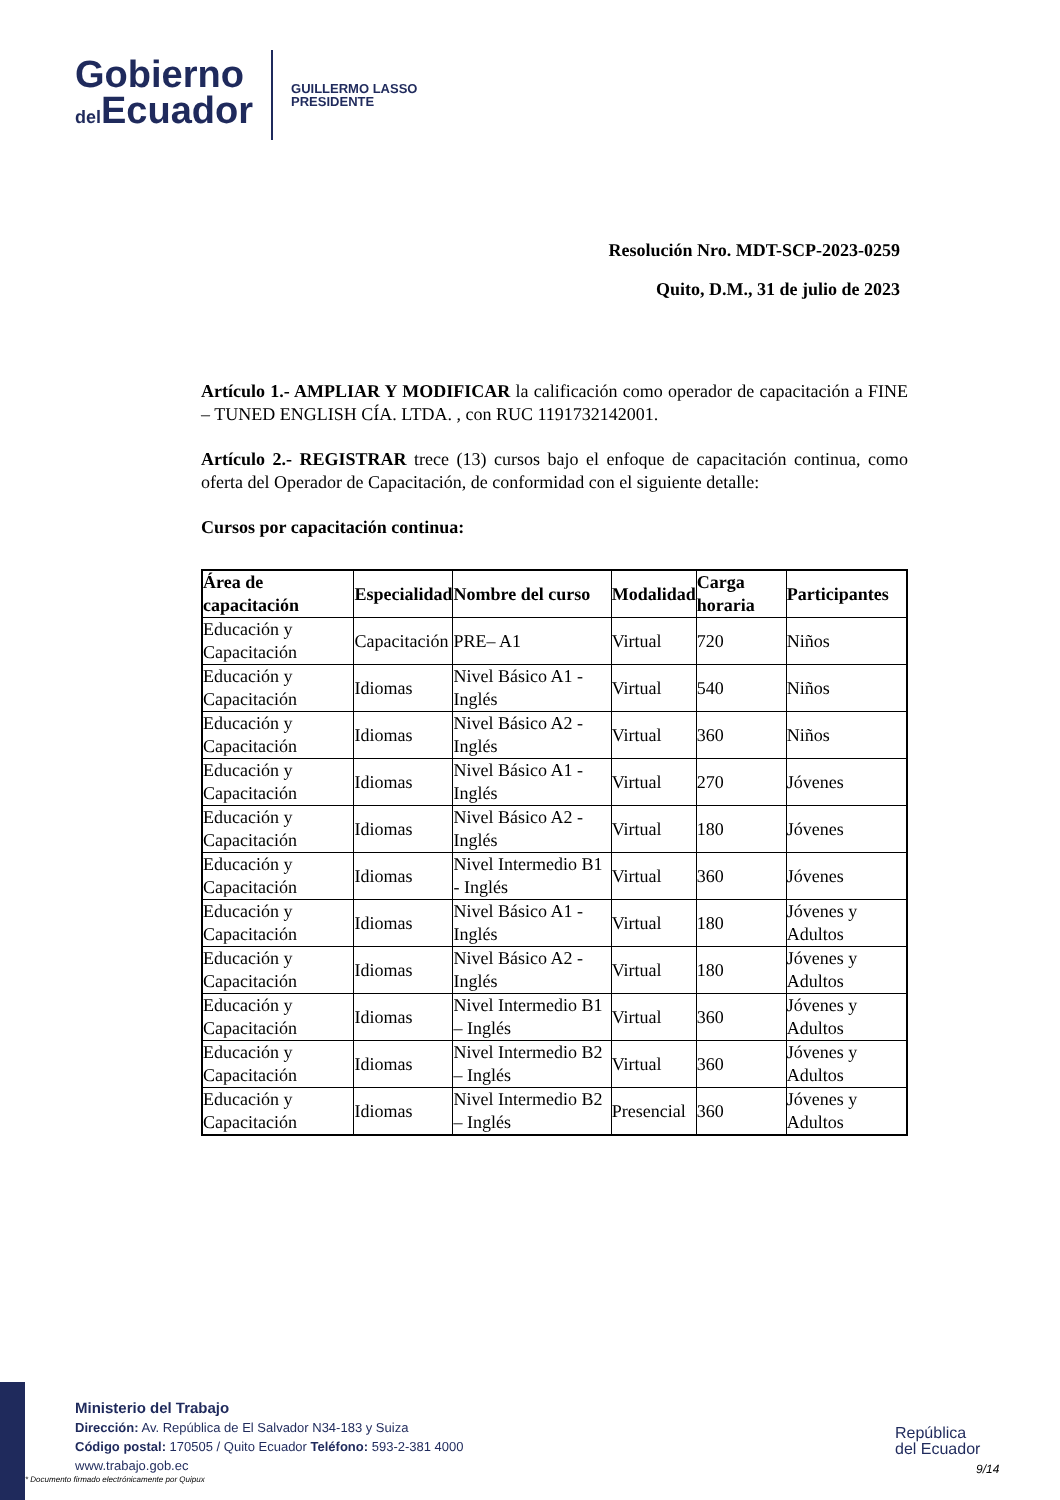Gobierno
del Ecuador
GUILLERMO LASSO
PRESIDENTE
Resolución Nro. MDT-SCP-2023-0259
Quito, D.M., 31 de julio de 2023
Artículo 1.- AMPLIAR Y MODIFICAR la calificación como operador de capacitación a FINE – TUNED ENGLISH CÍA. LTDA. , con RUC 1191732142001.
Artículo 2.- REGISTRAR trece (13) cursos bajo el enfoque de capacitación continua, como oferta del Operador de Capacitación, de conformidad con el siguiente detalle:
Cursos por capacitación continua:
| Área de capacitación | Especialidad | Nombre del curso | Modalidad | Carga horaria | Participantes |
| --- | --- | --- | --- | --- | --- |
| Educación y Capacitación | Capacitación | PRE– A1 | Virtual | 720 | Niños |
| Educación y Capacitación | Idiomas | Nivel Básico A1 - Inglés | Virtual | 540 | Niños |
| Educación y Capacitación | Idiomas | Nivel Básico A2 - Inglés | Virtual | 360 | Niños |
| Educación y Capacitación | Idiomas | Nivel Básico A1 - Inglés | Virtual | 270 | Jóvenes |
| Educación y Capacitación | Idiomas | Nivel Básico A2 - Inglés | Virtual | 180 | Jóvenes |
| Educación y Capacitación | Idiomas | Nivel Intermedio B1 - Inglés | Virtual | 360 | Jóvenes |
| Educación y Capacitación | Idiomas | Nivel Básico A1 - Inglés | Virtual | 180 | Jóvenes y Adultos |
| Educación y Capacitación | Idiomas | Nivel Básico A2 - Inglés | Virtual | 180 | Jóvenes y Adultos |
| Educación y Capacitación | Idiomas | Nivel Intermedio B1 – Inglés | Virtual | 360 | Jóvenes y Adultos |
| Educación y Capacitación | Idiomas | Nivel Intermedio B2 – Inglés | Virtual | 360 | Jóvenes y Adultos |
| Educación y Capacitación | Idiomas | Nivel Intermedio B2 – Inglés | Presencial | 360 | Jóvenes y Adultos |
Ministerio del Trabajo
Dirección: Av. República de El Salvador N34-183 y Suiza
Código postal: 170505 / Quito Ecuador Teléfono: 593-2-381 4000
www.trabajo.gob.ec
República
del Ecuador
9/14
* Documento firmado electrónicamente por Quipux